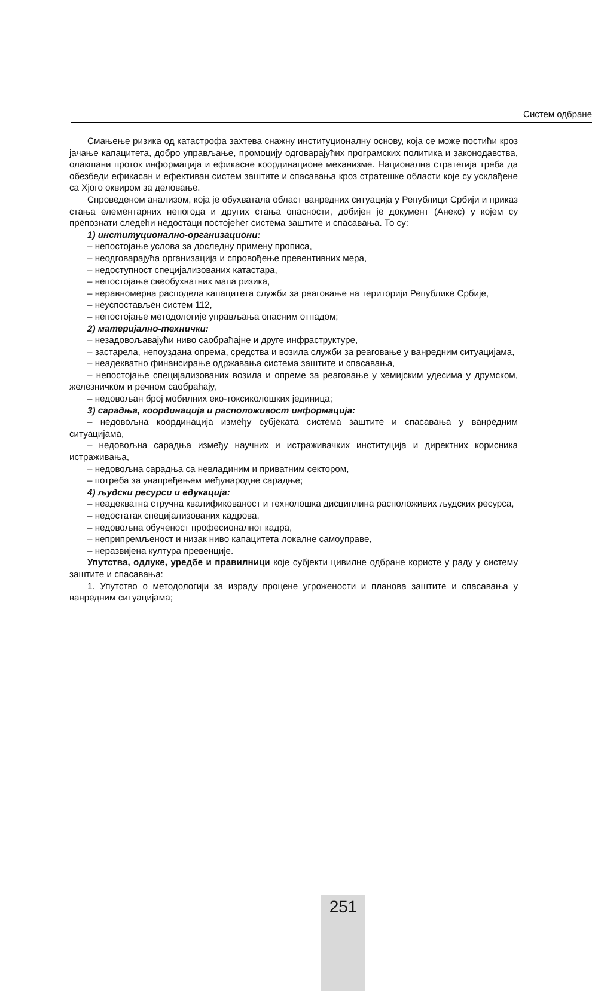Систем одбране
Смањење ризика од катастрофа захтева снажну институционалну основу, која се може постићи кроз јачање капацитета, добро управљање, промоцију одговарајућих програмских политика и законодавства, олакшани проток информација и ефикасне координационе механизме. Национална стратегија треба да обезбеди ефикасан и ефективан систем заштите и спасавања кроз стратешке области које су усклађене са Хјого оквиром за деловање.
Спроведеном анализом, која је обухватала област ванредних ситуација у Републици Србији и приказ стања елементарних непогода и других стања опасности, добијен је документ (Анекс) у којем су препознати следећи недостаци постојећег система заштите и спасавања. То су:
1) институционално-организациони:
– непостојање услова за доследну примену прописа,
– неодговарајућа организација и спровођење превентивних мера,
– недоступност специјализованих катастара,
– непостојање свеобухватних мапа ризика,
– неравномерна расподела капацитета служби за реаговање на територији Републике Србије,
– неуспостављен систем 112,
– непостојање методологије управљања опасним отпадом;
2) материјално-технички:
– незадовољавајући ниво саобраћајне и друге инфраструктуре,
– застарела, непоуздана опрема, средства и возила служби за реаговање у ванредним ситуацијама,
– неадекватно финансирање одржавања система заштите и спасавања,
– непостојање специјализованих возила и опреме за реаговање у хемијским удесима у друмском, железничком и речном саобраћају,
– недовољан број мобилних еко-токсиколошких јединица;
3) сарадња, координација и расположивост информација:
– недовољна координација између субјеката система заштите и спасавања у ванредним ситуацијама,
– недовољна сарадња између научних и истраживачких институција и директних корисника истраживања,
– недовољна сарадња са невладиним и приватним сектором,
– потреба за унапређењем међународне сарадње;
4) људски ресурси и едукација:
– неадекватна стручна квалификованост и технолошка дисциплина расположивих људских ресурса,
– недостатак специјализованих кадрова,
– недовољна обученост професионалног кадра,
– неприпремљеност и низак ниво капацитета локалне самоуправе,
– неразвијена култура превенције.
Упутства, одлуке, уредбе и правилници које субјекти цивилне одбране користе у раду у систему заштите и спасавања:
1. Упутство о методологији за израду процене угрожености и планова заштите и спасавања у ванредним ситуацијама;
251